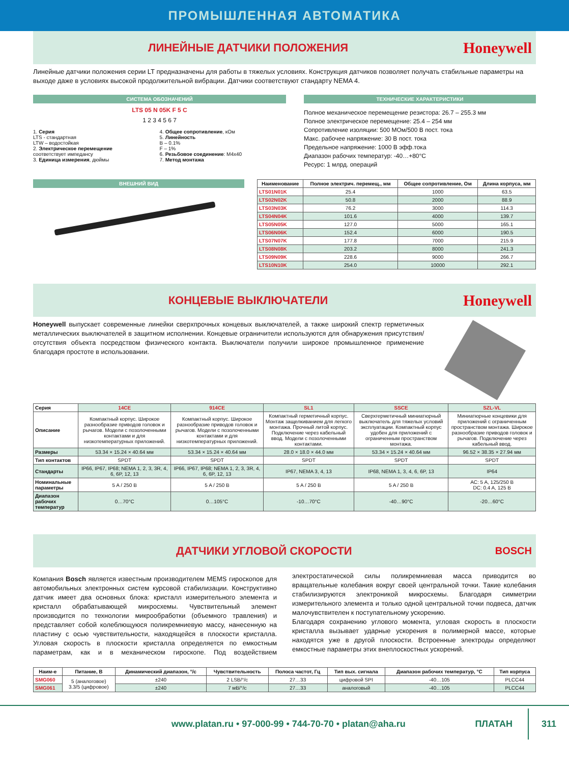ПРОМЫШЛЕННАЯ АВТОМАТИКА
ЛИНЕЙНЫЕ ДАТЧИКИ ПОЛОЖЕНИЯ
Honeywell
Линейные датчики положения серии LT предназначены для работы в тяжелых условиях. Конструкция датчиков позволяет получать стабильные параметры на выходе даже в условиях высокой продолжительной вибрации. Датчики соответствуют стандарту NEMA 4.
СИСТЕМА ОБОЗНАЧЕНИЙ
LTS 05 N 05K F 5 C
1 2 3 4 5 6 7
1. Серия
LTS - стандартная
LTW – водостойкая
2. Электрическое перемещение
соответствует импедансу
3. Единица измерения, дюймы
4. Общее сопротивление, кОм
5. Линейность
B – 0.1%
F – 1%
6. Резьбовое соединение: M4x40
7. Метод монтажа
ТЕХНИЧЕСКИЕ ХАРАКТЕРИСТИКИ
Полное механическое перемещение резистора: 26.7 – 255.3 мм
Полное электрическое перемещение: 25.4 – 254 мм
Сопротивление изоляции: 500 МОм/500 В пост. тока
Макс. рабочее напряжение: 30 В пост. тока
Предельное напряжение: 1000 В эфф.тока
Диапазон рабочих температур: -40…+80°C
Ресурс: 1 млрд. операций
ВНЕШНИЙ ВИД
| Наименование | Полное электрич. перемещ., мм | Общее сопротивление, Ом | Длина корпуса, мм |
| --- | --- | --- | --- |
| LTS01N01K | 25.4 | 1000 | 63.5 |
| LTS02N02K | 50.8 | 2000 | 88.9 |
| LTS03N03K | 76.2 | 3000 | 114.3 |
| LTS04N04K | 101.6 | 4000 | 139.7 |
| LTS05N05K | 127.0 | 5000 | 165.1 |
| LTS06N06K | 152.4 | 6000 | 190.5 |
| LTS07N07K | 177.8 | 7000 | 215.9 |
| LTS08N08K | 203.2 | 8000 | 241.3 |
| LTS09N09K | 228.6 | 9000 | 266.7 |
| LTS10N10K | 254.0 | 10000 | 292.1 |
КОНЦЕВЫЕ ВЫКЛЮЧАТЕЛИ
Honeywell
Honeywell выпускает современные линейки сверхпрочных концевых выключателей, а также широкий спектр герметичных металлических выключателей в защитном исполнении. Концевые ограничители используются для обнаружения присутствия/отсутствия объекта посредством физического контакта. Выключатели получили широкое промышленное применение благодаря простоте в использовании.
| Серия | 14CE | 914CE | SL1 | SSCE | SZL-VL |
| --- | --- | --- | --- | --- | --- |
| Описание | Компактный корпус. Широкое разнообразие приводов головок и рычагов. Модели с позолоченными контактами и для низкотемпературных приложений. | Компактный корпус. Широкое разнообразие приводов головок и рычагов. Модели с позолоченными контактами и для низкотемпературных приложений. | Компактный герметичный корпус. Монтаж защелкиванием для легкого монтажа. Прочный литой корпус. Подключение через кабельный ввод. Модели с позолоченными контактами. | Сверхгерметичный миниатюрный выключатель для тяжелых условий эксплуатации. Компактный корпус удобен для приложений с ограниченным пространством монтажа. | Миниатюрные концевики для приложений с ограниченным пространством монтажа. Широкое разнообразие приводов головок и рычагов. Подключение через кабельный ввод. |
| Размеры | 53.34 × 15.24 × 40.64 мм | 53.34 × 15.24 × 40.64 мм | 28.0 × 18.0 × 44.0 мм | 53.34 × 15.24 × 40.64 мм | 96.52 × 38.35 × 27.94 мм |
| Тип контактов | SPDT | SPDT | SPDT | SPDT | SPDT |
| Стандарты | IP66, IP67, IP68; NEMA 1, 2, 3, 3R, 4, 6, 6P, 12, 13 | IP66, IP67, IP68; NEMA 1, 2, 3, 3R, 4, 6, 6P, 12, 13 | IP67, NEMA 3, 4, 13 | IP68, NEMA 1, 3, 4, 6, 6P, 13 | IP64 |
| Номинальные параметры | 5 A / 250 B | 5 A / 250 B | 5 A / 250 B | 5 A / 250 B | AC: 5 A, 125/250 B DC: 0.4 A, 125 B |
| Диапазон рабочих температур | 0…70°C | 0…105°C | -10…70°C | -40…90°C | -20…60°C |
ДАТЧИКИ УГЛОВОЙ СКОРОСТИ BOSCH
Компания Bosch является известным производителем MEMS гироскопов для автомобильных электронных систем курсовой стабилизации. Конструктивно датчик имеет два основных блока: кристалл измерительного элемента и кристалл обрабатывающей микросхемы. Чувствительный элемент производится по технологии микрообработки (объемного травления) и представляет собой колеблющуюся поликремниевую массу, нанесенную на пластину с осью чувствительности, находящейся в плоскости кристалла. Угловая скорость в плоскости кристалла определяется по емкостным параметрам, как и в механическом гироскопе. Под воздействием электростатической силы поликремниевая масса приводится во вращательные колебания вокруг своей центральной точки. Такие колебания стабилизируются электроникой микросхемы. Благодаря симметрии измерительного элемента и только одной центральной точки подвеса, датчик малочувствителен к поступательному ускорению.
Благодаря сохранению углового момента, угловая скорость в плоскости кристалла вызывает ударные ускорения в полимерной массе, которые находятся уже в другой плоскости. Встроенные электроды определяют емкостные параметры этих внеплоскостных ускорений.
| Наим-е | Питание, В | Динамический диапазон, °/с | Чувствительность | Полоса частот, Гц | Тип вых. сигнала | Диапазон рабочих температур, °С | Тип корпуса |
| --- | --- | --- | --- | --- | --- | --- | --- |
| SMG060 | 5 (аналоговое) 3.3/5 (цифровое) | ±240 | 2 LSB/°/c | 27…33 | цифровой SPI | -40…105 | PLCC44 |
| SMG061 | | ±240 | 7 мВ/°/c | 27…33 | аналоговый | -40…105 | PLCC44 |
www.platan.ru • 97-000-99 • 744-70-70 • platan@aha.ru ПЛАТАН 311